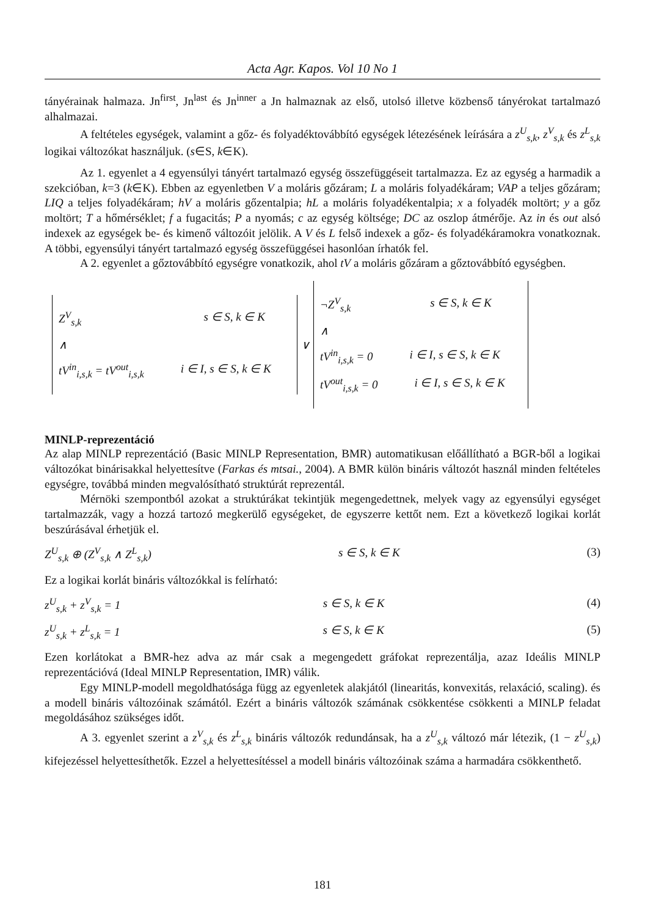Acta Agr. Kapos. Vol 10 No 1
tányérainak halmaza. Jn<sup>first</sup>, Jn<sup>last</sup> és Jn<sup>inner</sup> a Jn halmaznak az első, utolsó illetve közbenső tányérokat tartalmazó alhalmazai.
A feltételes egységek, valamint a gőz- és folyadéktovábbító egységek létezésének leírására a z<sup>U</sup><sub>s,k</sub>, z<sup>V</sup><sub>s,k</sub> és z<sup>L</sup><sub>s,k</sub> logikai változókat használjuk. (s∈S, k∈K).
Az 1. egyenlet a 4 egyensúlyi tányért tartalmazó egység összefüggéseit tartalmazza. Ez az egység a harmadik a szekcióban, k=3 (k∈K). Ebben az egyenletben V a moláris gőzáram; L a moláris folyadékáram; VAP a teljes gőzáram; LIQ a teljes folyadékáram; hV a moláris gőzentalpia; hL a moláris folyadékentalpia; x a folyadék moltört; y a gőz moltört; T a hőmérséklet; f a fugacitás; P a nyomás; c az egység költsége; DC az oszlop átmérője. Az in és out alsó indexek az egységek be- és kimenő változóit jelölik. A V és L felső indexek a gőz- és folyadékáramokra vonatkoznak. A többi, egyensúlyi tányért tartalmazó egység összefüggései hasonlóan írhatók fel.
A 2. egyenlet a gőztovábbító egységre vonatkozik, ahol tV a moláris gőzáram a gőztovábbító egységben.
Z<sup>V</sup><sub>s,k</sub> s ∈ S, k ∈ K
∧
tV<sup>in</sup><sub>i,s,k</sub> = tV<sup>out</sup><sub>i,s,k</sub> i ∈ I, s ∈ S, k ∈ K
∨
¬Z<sup>V</sup><sub>s,k</sub> s ∈ S, k ∈ K
∧
tV<sup>in</sup><sub>i,s,k</sub> = 0 i ∈ I, s ∈ S, k ∈ K
tV<sup>out</sup><sub>i,s,k</sub> = 0 i ∈ I, s ∈ S, k ∈ K
MINLP-reprezentáció
Az alap MINLP reprezentáció (Basic MINLP Representation, BMR) automatikusan előállítható a BGR-ből a logikai változókat binárisakkal helyettesítve (Farkas és mtsai., 2004). A BMR külön bináris változót használ minden feltételes egységre, továbbá minden megvalósítható struktúrát reprezentál.
Mérnöki szempontból azokat a struktúrákat tekintjük megengedettnek, melyek vagy az egyensúlyi egységet tartalmazzák, vagy a hozzá tartozó megkerülő egységeket, de egyszerre kettőt nem. Ezt a következő logikai korlát beszúrásával érhetjük el.
Z<sup>U</sup><sub>s,k</sub> ⊕ (Z<sup>V</sup><sub>s,k</sub> ∧ Z<sup>L</sup><sub>s,k</sub>) s ∈ S, k ∈ K (3)
Ez a logikai korlát bináris változókkal is felírható:
z<sup>U</sup><sub>s,k</sub> + z<sup>V</sup><sub>s,k</sub> = 1 s ∈ S, k ∈ K (4)
z<sup>U</sup><sub>s,k</sub> + z<sup>L</sup><sub>s,k</sub> = 1 s ∈ S, k ∈ K (5)
Ezen korlátokat a BMR-hez adva az már csak a megengedett gráfokat reprezentálja, azaz Ideális MINLP reprezentációvá (Ideal MINLP Representation, IMR) válik.
Egy MINLP-modell megoldhatósága függ az egyenletek alakjától (linearitás, konvexitás, relaxáció, scaling). és a modell bináris változóinak számától. Ezért a bináris változók számának csökkentése csökkenti a MINLP feladat megoldásához szükséges időt.
A 3. egyenlet szerint a z<sup>V</sup><sub>s,k</sub> és z<sup>L</sup><sub>s,k</sub> bináris változók redundánsak, ha a z<sup>U</sup><sub>s,k</sub> változó már létezik, (1 − z<sup>U</sup><sub>s,k</sub>) kifejezéssel helyettesíthetők. Ezzel a helyettesítéssel a modell bináris változóinak száma a harmadára csökkenthető.
181